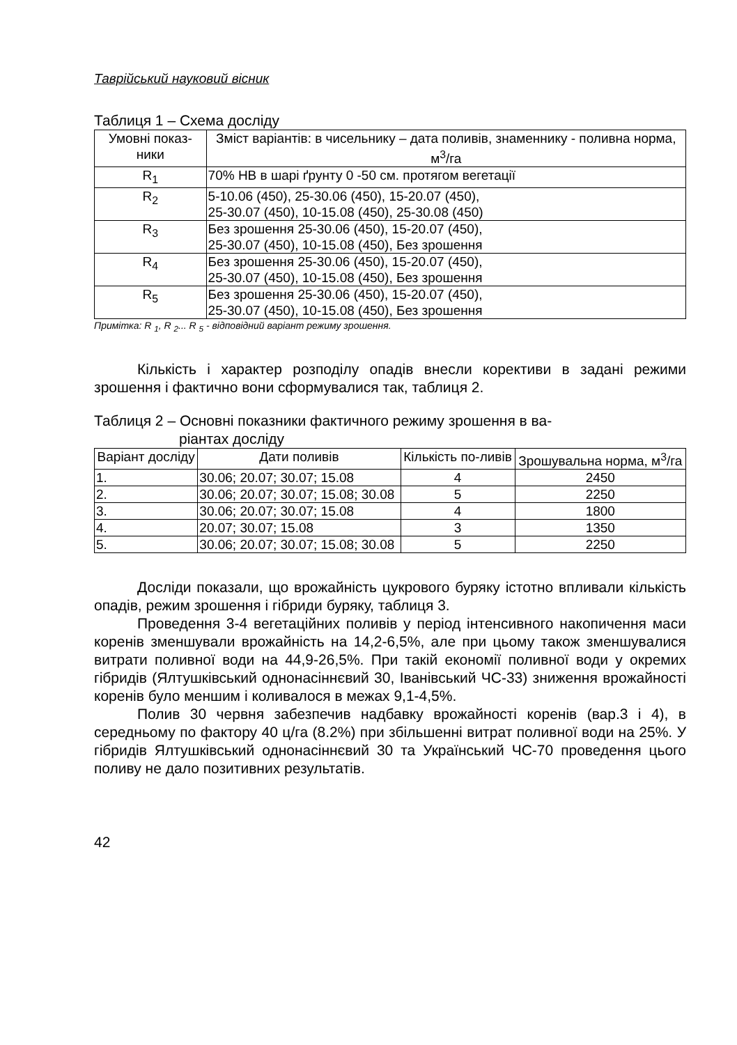Таврійський науковий вісник
Таблиця 1 – Схема досліду
| Умовні показ-ники | Зміст варіантів: в чисельнику – дата поливів, знаменнику - поливна норма, м<sup>3</sup>/га |
| --- | --- |
| R<sub>1</sub> | 70% НВ в шарі ґрунту 0 -50 см. протягом вегетації |
| R<sub>2</sub> | 5-10.06 (450), 25-30.06 (450), 15-20.07 (450), 25-30.07 (450), 10-15.08 (450), 25-30.08 (450) |
| R<sub>3</sub> | Без зрошення 25-30.06 (450), 15-20.07 (450), 25-30.07 (450), 10-15.08 (450), Без зрошення |
| R<sub>4</sub> | Без зрошення 25-30.06 (450), 15-20.07 (450), 25-30.07 (450), 10-15.08 (450), Без зрошення |
| R<sub>5</sub> | Без зрошення 25-30.06 (450), 15-20.07 (450), 25-30.07 (450), 10-15.08 (450), Без зрошення |
Примітка: R <sub>1</sub>, R <sub>2</sub>... R <sub>5</sub> - відповідний варіант режиму зрошення.
Кількість і характер розподілу опадів внесли корективи в задані режими зрошення і фактично вони сформувалися так, таблиця 2.
Таблиця 2 – Основні показники фактичного режиму зрошення в ва-
ріантах досліду
| Варіант досліду | Дати поливів | Кількість по-ливів | Зрошувальна норма, м<sup>3</sup>/га |
| --- | --- | --- | --- |
| 1. | 30.06; 20.07; 30.07; 15.08 | 4 | 2450 |
| 2. | 30.06; 20.07; 30.07; 15.08; 30.08 | 5 | 2250 |
| 3. | 30.06; 20.07; 30.07; 15.08 | 4 | 1800 |
| 4. | 20.07; 30.07; 15.08 | 3 | 1350 |
| 5. | 30.06; 20.07; 30.07; 15.08; 30.08 | 5 | 2250 |
Досліди показали, що врожайність цукрового буряку істотно впливали кількість опадів, режим зрошення і гібриди буряку, таблиця 3.
Проведення 3-4 вегетаційних поливів у період інтенсивного накопичення маси коренів зменшували врожайність на 14,2-6,5%, але при цьому також зменшувалися витрати поливної води на 44,9-26,5%. При такій економії поливної води у окремих гібридів (Ялтушківський однонасіннєвий 30, Іванівський ЧС-33) зниження врожайності коренів було меншим і коливалося в межах 9,1-4,5%.
Полив 30 червня забезпечив надбавку врожайності коренів (вар.3 і 4), в середньому по фактору 40 ц/га (8.2%) при збільшенні витрат поливної води на 25%. У гібридів Ялтушківський однонасіннєвий 30 та Український ЧС-70 проведення цього поливу не дало позитивних результатів.
42